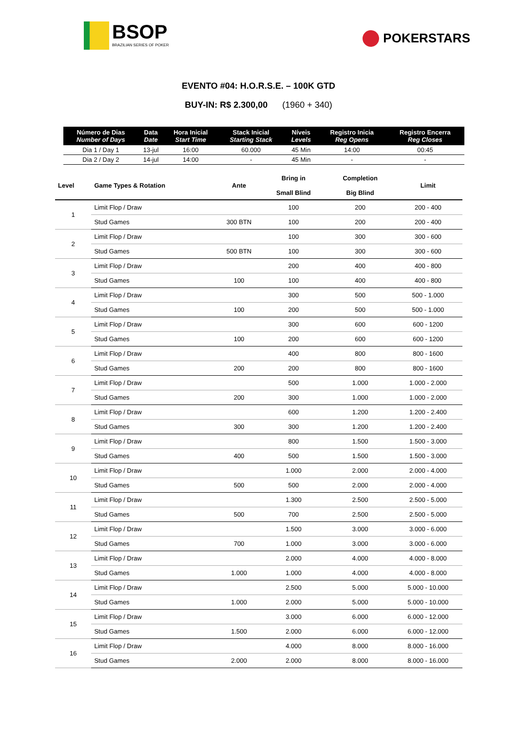BSOP
BRAZILIAN SERIES OF POKER
POKERSTARS
EVENTO #04: H.O.R.S.E. – 100K GTD
BUY-IN: R$ 2.300,00 (1960 + 340)
| Número de Dias Number of Days | Data Date | Hora Inicial Start Time | Stack Inicial Starting Stack | Níveis Levels | Registro Inicia Reg Opens | Registro Encerra Reg Closes |
| --- | --- | --- | --- | --- | --- | --- |
| Dia 1 / Day 1 | 13-jul | 16:00 | 60.000 | 45 Min | 14:00 | 00:45 |
| Dia 2 / Day 2 | 14-jul | 14:00 | - | 45 Min | - | - |
| Level | Game Types & Rotation | Ante | Bring in Small Blind | Completion Big Blind | Limit |
| --- | --- | --- | --- | --- | --- |
| 1 | Limit Flop / Draw | | 100 | 200 | 200 - 400 |
| | Stud Games | 300 BTN | 100 | 200 | 200 - 400 |
| 2 | Limit Flop / Draw | | 100 | 300 | 300 - 600 |
| | Stud Games | 500 BTN | 100 | 300 | 300 - 600 |
| 3 | Limit Flop / Draw | | 200 | 400 | 400 - 800 |
| | Stud Games | 100 | 100 | 400 | 400 - 800 |
| 4 | Limit Flop / Draw | | 300 | 500 | 500 - 1.000 |
| | Stud Games | 100 | 200 | 500 | 500 - 1.000 |
| 5 | Limit Flop / Draw | | 300 | 600 | 600 - 1200 |
| | Stud Games | 100 | 200 | 600 | 600 - 1200 |
| 6 | Limit Flop / Draw | | 400 | 800 | 800 - 1600 |
| | Stud Games | 200 | 200 | 800 | 800 - 1600 |
| 7 | Limit Flop / Draw | | 500 | 1.000 | 1.000 - 2.000 |
| | Stud Games | 200 | 300 | 1.000 | 1.000 - 2.000 |
| 8 | Limit Flop / Draw | | 600 | 1.200 | 1.200 - 2.400 |
| | Stud Games | 300 | 300 | 1.200 | 1.200 - 2.400 |
| 9 | Limit Flop / Draw | | 800 | 1.500 | 1.500 - 3.000 |
| | Stud Games | 400 | 500 | 1.500 | 1.500 - 3.000 |
| 10 | Limit Flop / Draw | | 1.000 | 2.000 | 2.000 - 4.000 |
| | Stud Games | 500 | 500 | 2.000 | 2.000 - 4.000 |
| 11 | Limit Flop / Draw | | 1.300 | 2.500 | 2.500 - 5.000 |
| | Stud Games | 500 | 700 | 2.500 | 2.500 - 5.000 |
| 12 | Limit Flop / Draw | | 1.500 | 3.000 | 3.000 - 6.000 |
| | Stud Games | 700 | 1.000 | 3.000 | 3.000 - 6.000 |
| 13 | Limit Flop / Draw | | 2.000 | 4.000 | 4.000 - 8.000 |
| | Stud Games | 1.000 | 1.000 | 4.000 | 4.000 - 8.000 |
| 14 | Limit Flop / Draw | | 2.500 | 5.000 | 5.000 - 10.000 |
| | Stud Games | 1.000 | 2.000 | 5.000 | 5.000 - 10.000 |
| 15 | Limit Flop / Draw | | 3.000 | 6.000 | 6.000 - 12.000 |
| | Stud Games | 1.500 | 2.000 | 6.000 | 6.000 - 12.000 |
| 16 | Limit Flop / Draw | | 4.000 | 8.000 | 8.000 - 16.000 |
| | Stud Games | 2.000 | 2.000 | 8.000 | 8.000 - 16.000 |